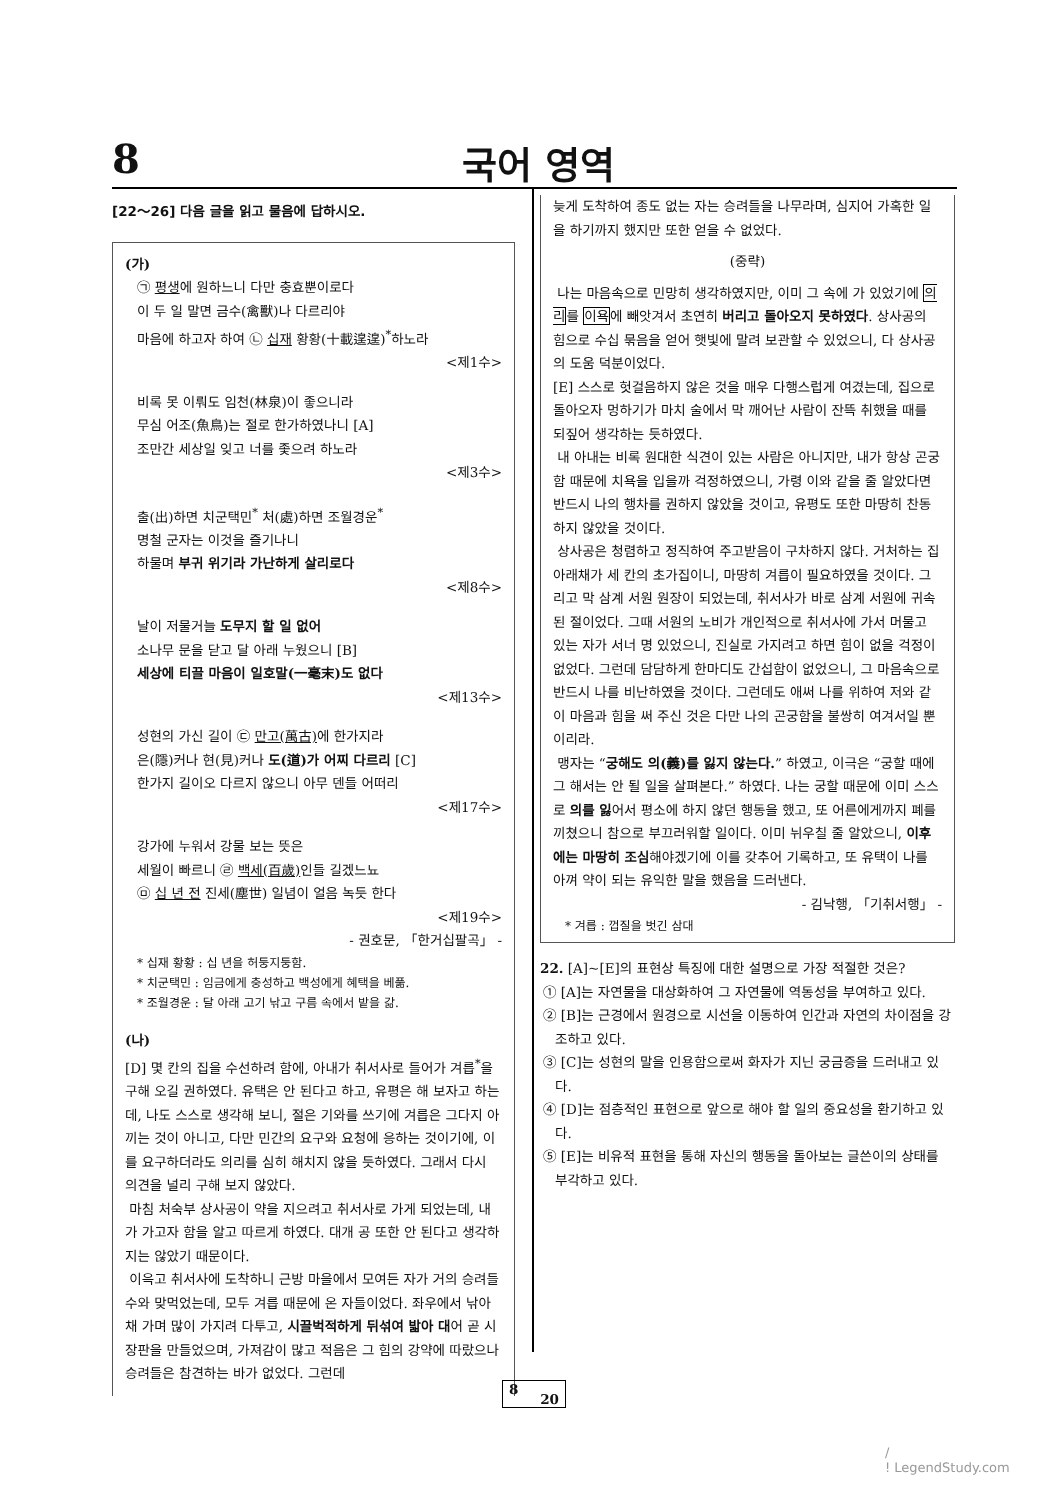8 국어 영역
[22～26] 다음 글을 읽고 물음에 답하시오.
(가)
㉠ 평생에 원하느니 다만 충효뿐이로다
이 두 일 말면 금수(禽獸)나 다르리야
마음에 하고자 하여 ㉡ 십재 황황(十載遑遑)<sup>*</sup>하노라
<제1수>
비록 못 이뤄도 임천(林泉)이 좋으니라
무심 어조(魚鳥)는 절로 한가하였나니 [A]
조만간 세상일 잊고 너를 좇으려 하노라
<제3수>
출(出)하면 치군택민<sup>*</sup> 처(處)하면 조월경운<sup>*</sup>
명철 군자는 이것을 즐기나니
하물며 부귀 위기라 가난하게 살리로다
<제8수>
날이 저물거늘 도무지 할 일 없어
소나무 문을 닫고 달 아래 누웠으니 [B]
세상에 티끌 마음이 일호말(一毫末)도 없다
<제13수>
성현의 가신 길이 ㉢ 만고(萬古) 에 한가지라
은(隱)커나 현(見)커나 도(道)가 어찌 다르리 [C]
한가지 길이오 다르지 않으니 아무 덴들 어떠리
<제17수>
강가에 누워서 강물 보는 뜻은
세월이 빠르니 ㉣ 백세(百歲) 인들 길겠느뇨
㉤ 십 년 전 진세(塵世) 일념이 얼음 녹듯 한다
<제19수>
- 권호문, 「한거십팔곡」 -
* 십재 황황 : 십 년을 허둥지둥함.
* 치군택민 : 임금에게 충성하고 백성에게 혜택을 베풂.
* 조월경운 : 달 아래 고기 낚고 구름 속에서 밭을 갊.
(나)
[D] 몇 칸의 집을 수선하려 함에, 아내가 취서사로 들어가 겨릅<sup>*</sup>을 구해 오길 권하였다. 유택은 안 된다고 하고, 유평은 해 보자고 하는데, 나도 스스로 생각해 보니, 절은 기와를 쓰기에 겨릅은 그다지 아끼는 것이 아니고, 다만 민간의 요구와 요청에 응하는 것이기에, 이를 요구하더라도 의리를 심히 해치지 않을 듯하였다. 그래서 다시 의견을 널리 구해 보지 않았다.
마침 처숙부 상사공이 약을 지으려고 취서사로 가게 되었는데, 내가 가고자 함을 알고 따르게 하였다. 대개 공 또한 안 된다고 생각하지는 않았기 때문이다.
이윽고 취서사에 도착하니 근방 마을에서 모여든 자가 거의 승려들 수와 맞먹었는데, 모두 겨릅 때문에 온 자들이었다. 좌우에서 낚아채 가며 많이 가지려 다투고, 시끌벅적하게 뒤섞여 밟아 대어 곧 시장판을 만들었으며, 가져감이 많고 적음은 그 힘의 강약에 따랐으나 승려들은 참견하는 바가 없었다. 그런데
늦게 도착하여 종도 없는 자는 승려들을 나무라며, 심지어 가혹한 일을 하기까지 했지만 또한 얻을 수 없었다.
(중략)
나는 마음속으로 민망히 생각하였지만, 이미 그 속에 가 있었기에 의리를 이욕에 빼앗겨서 초연히 버리고 돌아오지 못하였다. 상사공의 힘으로 수십 묶음을 얻어 햇빛에 말려 보관할 수 있었으니, 다 상사공의 도움 덕분이었다.
[E] 스스로 헛걸음하지 않은 것을 매우 다행스럽게 여겼는데, 집으로 돌아오자 멍하기가 마치 술에서 막 깨어난 사람이 잔뜩 취했을 때를 되짚어 생각하는 듯하였다.
내 아내는 비록 원대한 식견이 있는 사람은 아니지만, 내가 항상 곤궁함 때문에 치욕을 입을까 걱정하였으니, 가령 이와 같을 줄 알았다면 반드시 나의 행차를 권하지 않았을 것이고, 유평도 또한 마땅히 찬동하지 않았을 것이다.
상사공은 청렴하고 정직하여 주고받음이 구차하지 않다. 거처하는 집 아래채가 세 칸의 초가집이니, 마땅히 겨릅이 필요하였을 것이다. 그리고 막 삼계 서원 원장이 되었는데, 취서사가 바로 삼계 서원에 귀속된 절이었다. 그때 서원의 노비가 개인적으로 취서사에 가서 머물고 있는 자가 서너 명 있었으니, 진실로 가지려고 하면 힘이 없을 걱정이 없었다. 그런데 담담하게 한마디도 간섭함이 없었으니, 그 마음속으로 반드시 나를 비난하였을 것이다. 그런데도 애써 나를 위하여 저와 같이 마음과 힘을 써 주신 것은 다만 나의 곤궁함을 불쌍히 여겨서일 뿐이리라.
맹자는 “궁해도 의(義)를 잃지 않는다.” 하였고, 이극은 “궁할 때에 그 해서는 안 될 일을 살펴본다.” 하였다. 나는 궁할 때문에 이미 스스로 의를 잃어서 평소에 하지 않던 행동을 했고, 또 어른에게까지 폐를 끼쳤으니 참으로 부끄러워할 일이다. 이미 뉘우칠 줄 알았으니, 이후에는 마땅히 조심해야겠기에 이를 갖추어 기록하고, 또 유택이 나를 아껴 약이 되는 유익한 말을 했음을 드러낸다.
- 김낙행, 「기취서행」 -
* 겨릅 : 껍질을 벗긴 삼대
22. [A]~[E]의 표현상 특징에 대한 설명으로 가장 적절한 것은?
① [A]는 자연물을 대상화하여 그 자연물에 역동성을 부여하고 있다.
② [B]는 근경에서 원경으로 시선을 이동하여 인간과 자연의 차이점을 강조하고 있다.
③ [C]는 성현의 말을 인용함으로써 화자가 지닌 궁금증을 드러내고 있다.
④ [D]는 점층적인 표현으로 앞으로 해야 할 일의 중요성을 환기하고 있다.
⑤ [E]는 비유적 표현을 통해 자신의 행동을 돌아보는 글쓴이의 상태를 부각하고 있다.
8
20
/
! LegendStudy.com